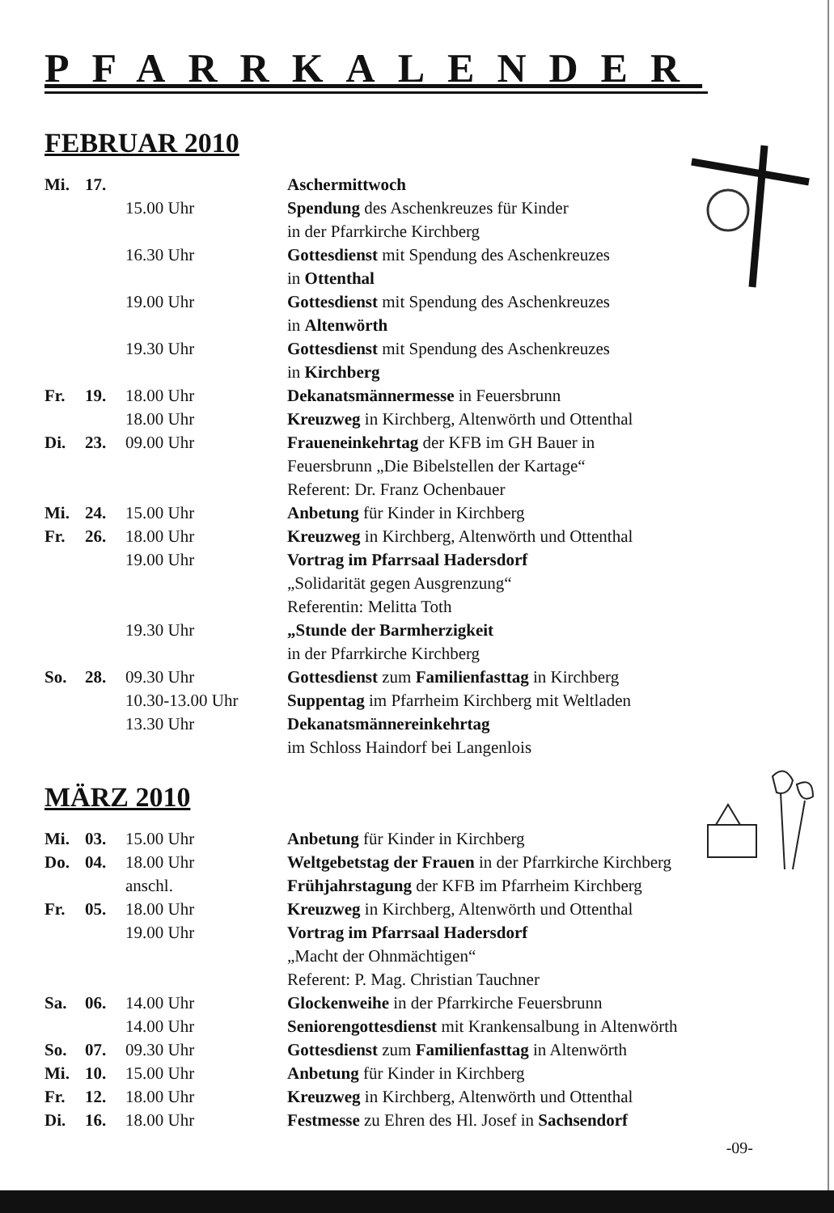PFARRKALENDER
FEBRUAR 2010
| Mi. | 17. | | Aschermittwoch |
| | | 15.00 Uhr | Spendung des Aschenkreuzes für Kinder in der Pfarrkirche Kirchberg |
| | | 16.30 Uhr | Gottesdienst mit Spendung des Aschenkreuzes in Ottenthal |
| | | 19.00 Uhr | Gottesdienst mit Spendung des Aschenkreuzes in Altenwörth |
| | | 19.30 Uhr | Gottesdienst mit Spendung des Aschenkreuzes in Kirchberg |
| Fr. | 19. | 18.00 Uhr | Dekanatsmännermesse in Feuersbrunn |
| | | 18.00 Uhr | Kreuzweg in Kirchberg, Altenwörth und Ottenthal |
| Di. | 23. | 09.00 Uhr | Fraueneinkehrtag der KFB im GH Bauer in Feuersbrunn „Die Bibelstellen der Kartage“ Referent: Dr. Franz Ochenbauer |
| Mi. | 24. | 15.00 Uhr | Anbetung für Kinder in Kirchberg |
| Fr. | 26. | 18.00 Uhr | Kreuzweg in Kirchberg, Altenwörth und Ottenthal |
| | | 19.00 Uhr | Vortrag im Pfarrsaal Hadersdorf „Solidarität gegen Ausgrenzung“ Referentin: Melitta Toth |
| | | 19.30 Uhr | „Stunde der Barmherzigkeit in der Pfarrkirche Kirchberg |
| So. | 28. | 09.30 Uhr | Gottesdienst zum Familienfasttag in Kirchberg |
| | | 10.30-13.00 Uhr | Suppentag im Pfarrheim Kirchberg mit Weltladen |
| | | 13.30 Uhr | Dekanatsmännereinkehrtag im Schloss Haindorf bei Langenlois |
MÄRZ 2010
| Mi. | 03. | 15.00 Uhr | Anbetung für Kinder in Kirchberg |
| Do. | 04. | 18.00 Uhr | Weltgebetstag der Frauen in der Pfarrkirche Kirchberg |
| | | anschl. | Frühjahrstagung der KFB im Pfarrheim Kirchberg |
| Fr. | 05. | 18.00 Uhr | Kreuzweg in Kirchberg, Altenwörth und Ottenthal |
| | | 19.00 Uhr | Vortrag im Pfarrsaal Hadersdorf „Macht der Ohnmächtigen“ Referent: P. Mag. Christian Tauchner |
| Sa. | 06. | 14.00 Uhr | Glockenweihe in der Pfarrkirche Feuersbrunn |
| | | 14.00 Uhr | Seniorengottesdienst mit Krankensalbung in Altenwörth |
| So. | 07. | 09.30 Uhr | Gottesdienst zum Familienfasttag in Altenwörth |
| Mi. | 10. | 15.00 Uhr | Anbetung für Kinder in Kirchberg |
| Fr. | 12. | 18.00 Uhr | Kreuzweg in Kirchberg, Altenwörth und Ottenthal |
| Di. | 16. | 18.00 Uhr | Festmesse zu Ehren des Hl. Josef in Sachsendorf |
-09-